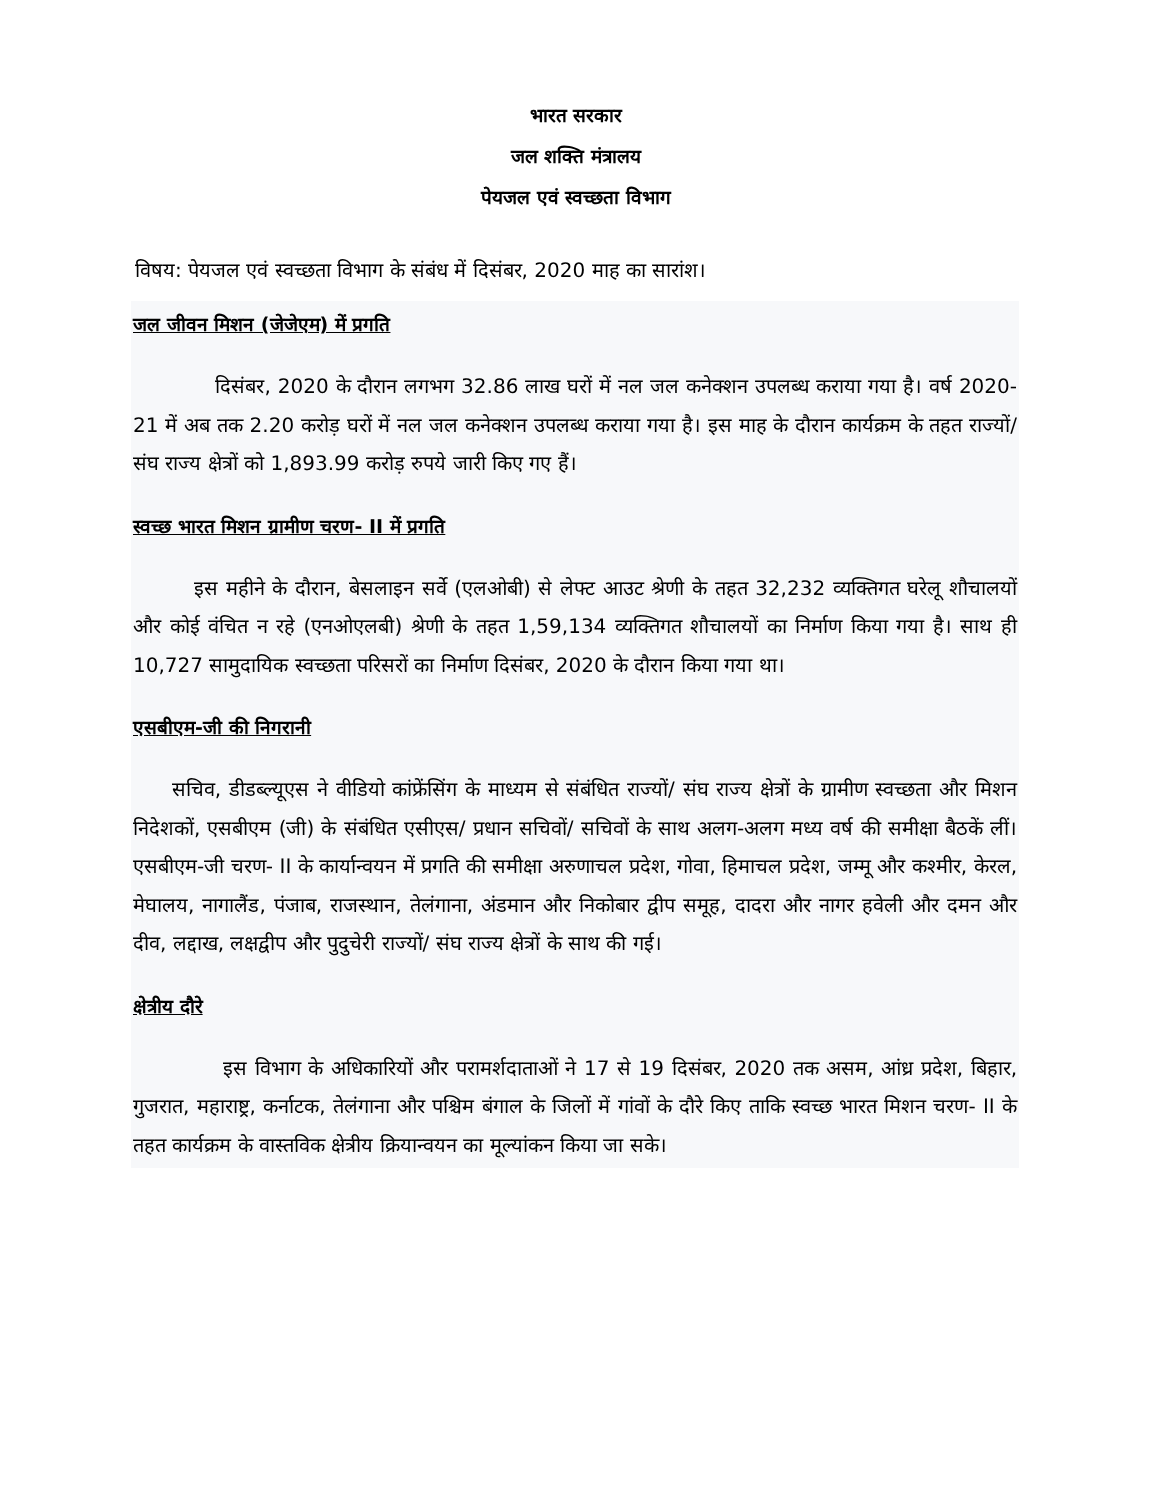भारत सरकार
जल शक्ति मंत्रालय
पेयजल एवं स्वच्छता विभाग
विषय: पेयजल एवं स्वच्छता विभाग के संबंध में दिसंबर, 2020 माह का सारांश।
जल जीवन मिशन (जेजेएम) में प्रगति
दिसंबर, 2020 के दौरान लगभग 32.86 लाख घरों में नल जल कनेक्शन उपलब्ध कराया गया है। वर्ष 2020-21 में अब तक 2.20 करोड़ घरों में नल जल कनेक्शन उपलब्ध कराया गया है। इस माह के दौरान कार्यक्रम के तहत राज्यों/ संघ राज्य क्षेत्रों को 1,893.99 करोड़ रुपये जारी किए गए हैं।
स्वच्छ भारत मिशन ग्रामीण चरण- II में प्रगति
इस महीने के दौरान, बेसलाइन सर्वे (एलओबी) से लेफ्ट आउट श्रेणी के तहत 32,232 व्यक्तिगत घरेलू शौचालयों और कोई वंचित न रहे (एनओएलबी) श्रेणी के तहत 1,59,134 व्यक्तिगत शौचालयों का निर्माण किया गया है। साथ ही 10,727 सामुदायिक स्वच्छता परिसरों का निर्माण दिसंबर, 2020 के दौरान किया गया था।
एसबीएम-जी की निगरानी
सचिव, डीडब्ल्यूएस ने वीडियो कांफ्रेंसिंग के माध्यम से संबंधित राज्यों/ संघ राज्य क्षेत्रों के ग्रामीण स्वच्छता और मिशन निदेशकों, एसबीएम (जी) के संबंधित एसीएस/ प्रधान सचिवों/ सचिवों के साथ अलग-अलग मध्य वर्ष की समीक्षा बैठकें लीं। एसबीएम-जी चरण- II के कार्यान्वयन में प्रगति की समीक्षा अरुणाचल प्रदेश, गोवा, हिमाचल प्रदेश, जम्मू और कश्मीर, केरल, मेघालय, नागालैंड, पंजाब, राजस्थान, तेलंगाना, अंडमान और निकोबार द्वीप समूह, दादरा और नागर हवेली और दमन और दीव, लद्दाख, लक्षद्वीप और पुदुचेरी राज्यों/ संघ राज्य क्षेत्रों के साथ की गई।
क्षेत्रीय दौरे
इस विभाग के अधिकारियों और परामर्शदाताओं ने 17 से 19 दिसंबर, 2020 तक असम, आंध्र प्रदेश, बिहार, गुजरात, महाराष्ट्र, कर्नाटक, तेलंगाना और पश्चिम बंगाल के जिलों में गांवों के दौरे किए ताकि स्वच्छ भारत मिशन चरण- II के तहत कार्यक्रम के वास्तविक क्षेत्रीय क्रियान्वयन का मूल्यांकन किया जा सके।